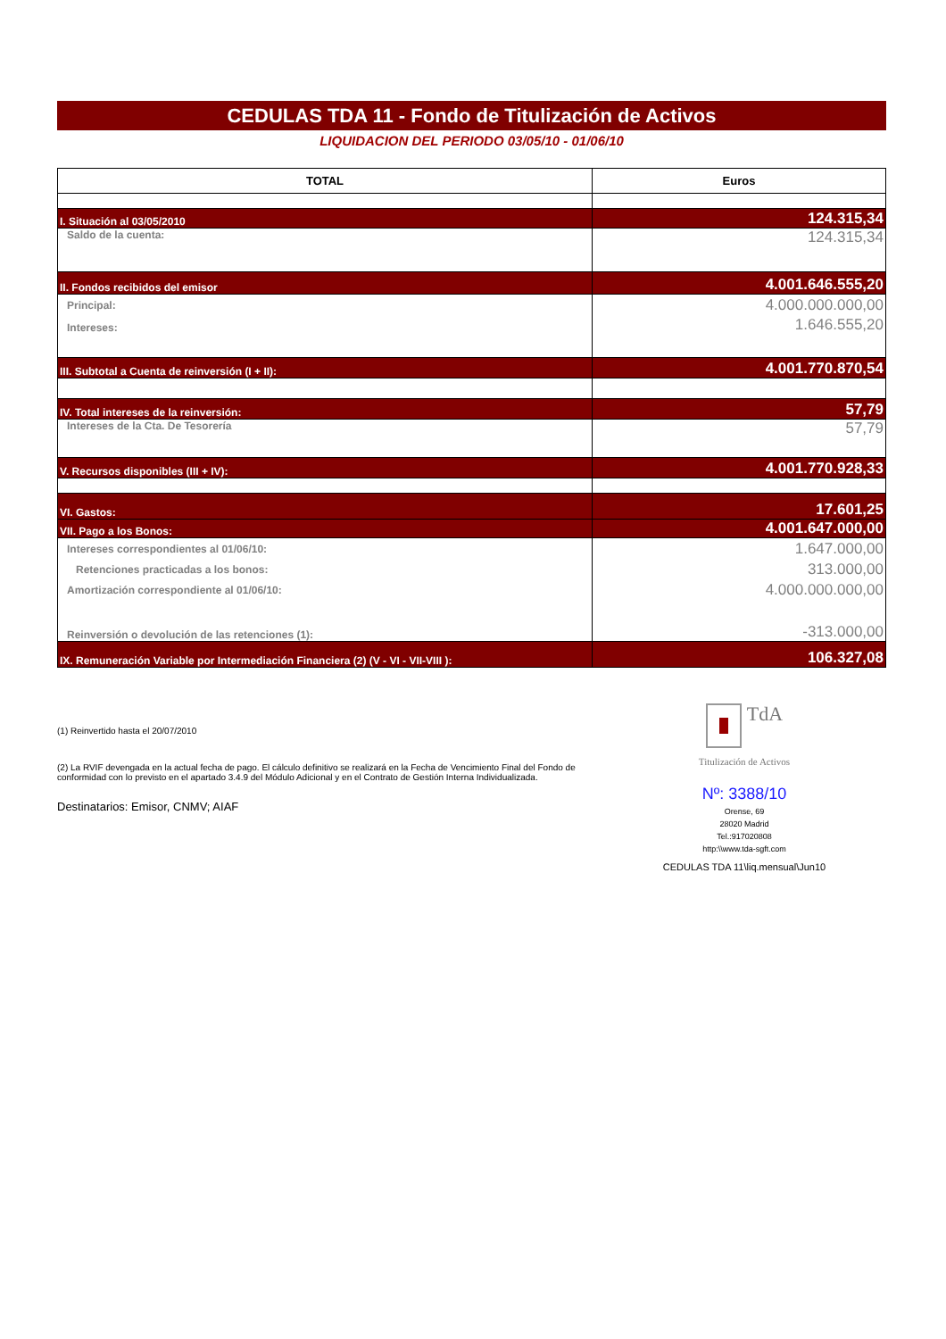CEDULAS TDA 11 - Fondo de Titulización de Activos
LIQUIDACION DEL PERIODO 03/05/10 - 01/06/10
| TOTAL | Euros |
| --- | --- |
| I. Situación al 03/05/2010 | 124.315,34 |
| Saldo de la cuenta: | 124.315,34 |
| II. Fondos recibidos del emisor | 4.001.646.555,20 |
| Principal: | 4.000.000.000,00 |
| Intereses: | 1.646.555,20 |
| III. Subtotal a Cuenta de reinversión (I + II): | 4.001.770.870,54 |
| IV. Total intereses de la reinversión: | 57,79 |
| Intereses de la Cta. De Tesorería | 57,79 |
| V. Recursos disponibles (III + IV): | 4.001.770.928,33 |
| VI. Gastos: | 17.601,25 |
| VII. Pago a los Bonos: | 4.001.647.000,00 |
| Intereses correspondientes al 01/06/10: | 1.647.000,00 |
| Retenciones practicadas a los bonos: | 313.000,00 |
| Amortización correspondiente al 01/06/10: | 4.000.000.000,00 |
| Reinversión o devolución de las retenciones (1): | -313.000,00 |
| IX. Remuneración Variable por Intermediación Financiera (2) (V - VI - VII-VIII ): | 106.327,08 |
(1) Reinvertido hasta el 20/07/2010
(2) La RVIF devengada en la actual fecha de pago. El cálculo definitivo se realizará en la Fecha de Vencimiento Final del Fondo de conformidad con lo previsto en el apartado 3.4.9 del Módulo Adicional y en el Contrato de Gestión Interna Individualizada.
Destinatarios: Emisor, CNMV; AIAF
TdA
Titulización de Activos
Nº: 3388/10
Orense, 69
28020 Madrid
Tel.:917020808
http:\\www.tda-sgft.com
CEDULAS TDA 11\liq.mensual\Jun10